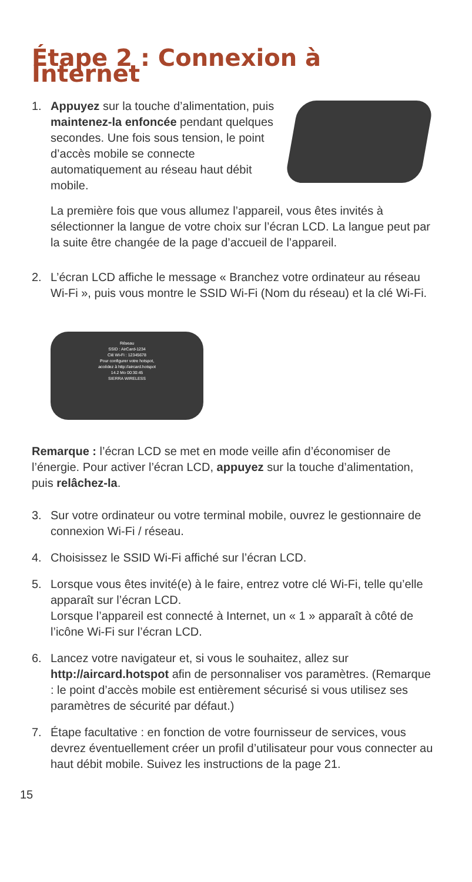Étape 2 : Connexion à Internet
1. Appuyez sur la touche d’alimentation, puis maintenez-la enfoncée pendant quelques secondes. Une fois sous tension, le point d’accès mobile se connecte automatiquement au réseau haut débit mobile.
La première fois que vous allumez l’appareil, vous êtes invités à sélectionner la langue de votre choix sur l’écran LCD. La langue peut par la suite être changée de la page d’accueil de l’appareil.
2. L’écran LCD affiche le message « Branchez votre ordinateur au réseau Wi-Fi », puis vous montre le SSID Wi-Fi (Nom du réseau) et la clé Wi-Fi.
Réseau
SSID : AirCard-1234
Clé Wi-Fi : 12345678
Pour configurer votre hotspot,
accédez à http://aircard.hotspot
14.2 Mo 00:30:45
SIERRA WIRELESS
Remarque : l’écran LCD se met en mode veille afin d’économiser de l’énergie. Pour activer l’écran LCD, appuyez sur la touche d’alimentation, puis relâchez-la.
3. Sur votre ordinateur ou votre terminal mobile, ouvrez le gestionnaire de connexion Wi-Fi / réseau.
4. Choisissez le SSID Wi-Fi affiché sur l’écran LCD.
5. Lorsque vous êtes invité(e) à le faire, entrez votre clé Wi-Fi, telle qu’elle apparaît sur l’écran LCD.
Lorsque l’appareil est connecté à Internet, un « 1 » apparaît à côté de l’icône Wi-Fi sur l’écran LCD.
6. Lancez votre navigateur et, si vous le souhaitez, allez sur http://aircard.hotspot afin de personnaliser vos paramètres. (Remarque : le point d’accès mobile est entièrement sécurisé si vous utilisez ses paramètres de sécurité par défaut.)
7. Étape facultative : en fonction de votre fournisseur de services, vous devrez éventuellement créer un profil d’utilisateur pour vous connecter au haut débit mobile. Suivez les instructions de la page 21.
15